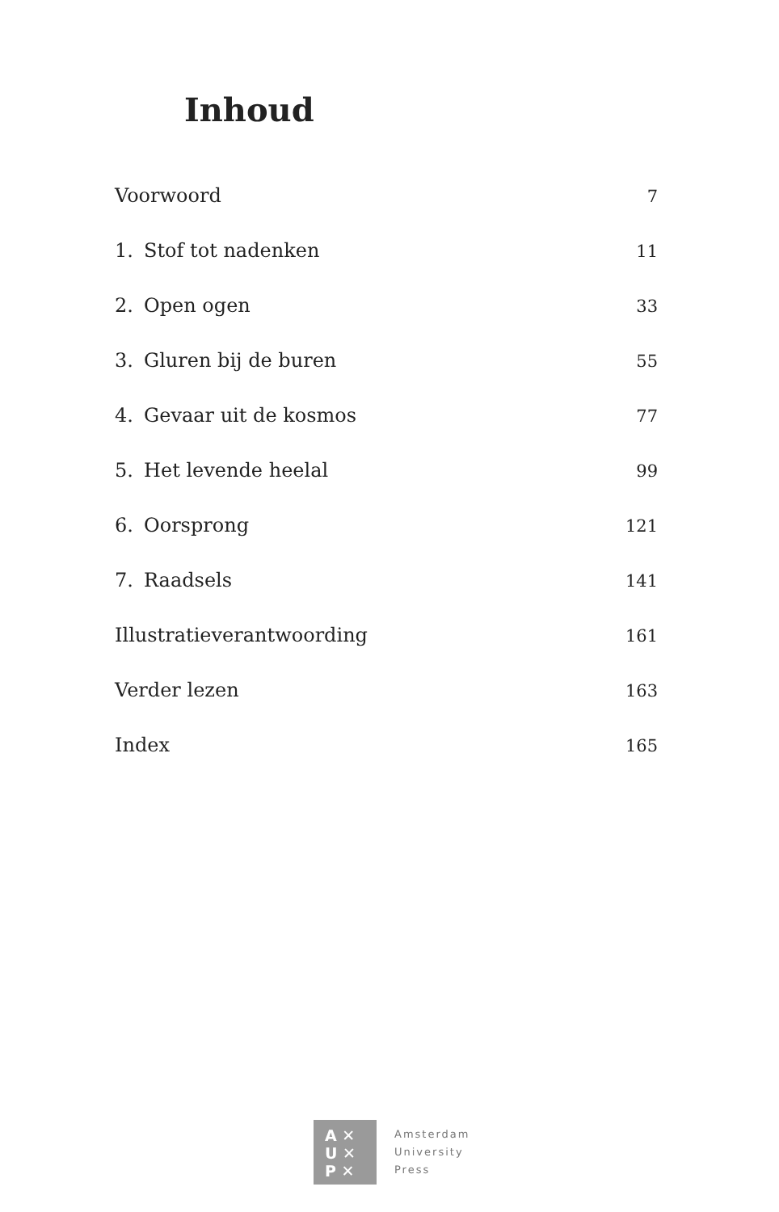Inhoud
Voorwoord 7
1. Stof tot nadenken 11
2. Open ogen 33
3. Gluren bij de buren 55
4. Gevaar uit de kosmos 77
5. Het levende heelal 99
6. Oorsprong 121
7. Raadsels 141
Illustratieverantwoording 161
Verder lezen 163
Index 165
A ✕
U ✕
P ✕
Amsterdam
University
Press